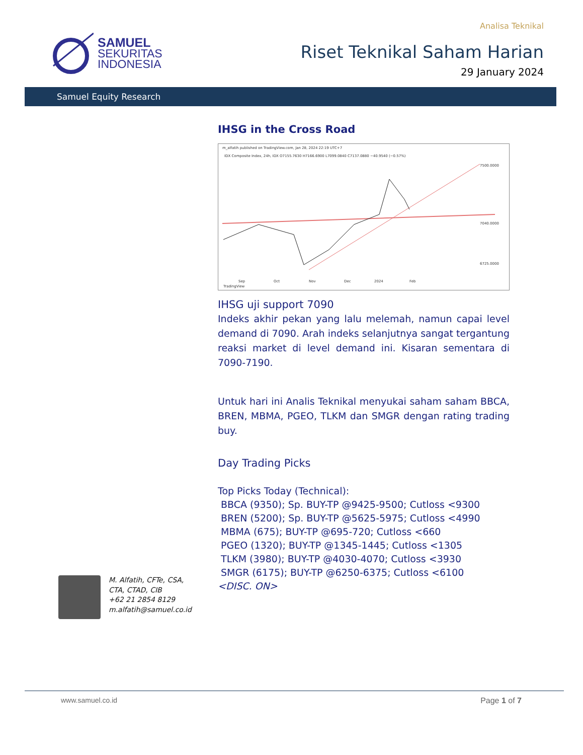SAMUEL
SEKURITAS
INDONESIA
Analisa Teknikal
Riset Teknikal Saham Harian
29 January 2024
Samuel Equity Research
IHSG in the Cross Road
m_alfatih published on TradingView.com, Jan 28, 2024 22:19 UTC+7
IDX Composite Index, 24h, IDX O7155.7630 H7166.6900 L7099.0840 C7137.0880 −40.9540 (−0.57%)
7500.0000
7040.0000
6725.0000
Sep
Oct
Nov
Dec
2024
Feb
TradingView
IHSG uji support 7090
Indeks akhir pekan yang lalu melemah, namun capai level demand di 7090. Arah indeks selanjutnya sangat tergantung reaksi market di level demand ini. Kisaran sementara di 7090-7190.
Untuk hari ini Analis Teknikal menyukai saham saham BBCA, BREN, MBMA, PGEO, TLKM dan SMGR dengan rating trading buy.
Day Trading Picks
Top Picks Today (Technical):
BBCA (9350); Sp. BUY-TP @9425-9500; Cutloss <9300
BREN (5200); Sp. BUY-TP @5625-5975; Cutloss <4990
MBMA (675); BUY-TP @695-720; Cutloss <660
PGEO (1320); BUY-TP @1345-1445; Cutloss <1305
TLKM (3980); BUY-TP @4030-4070; Cutloss <3930
SMGR (6175); BUY-TP @6250-6375; Cutloss <6100
<DISC. ON>
M. Alfatih, CFTe, CSA,
CTA, CTAD, CIB
+62 21 2854 8129
m.alfatih@samuel.co.id
www.samuel.co.id Page 1 of 7